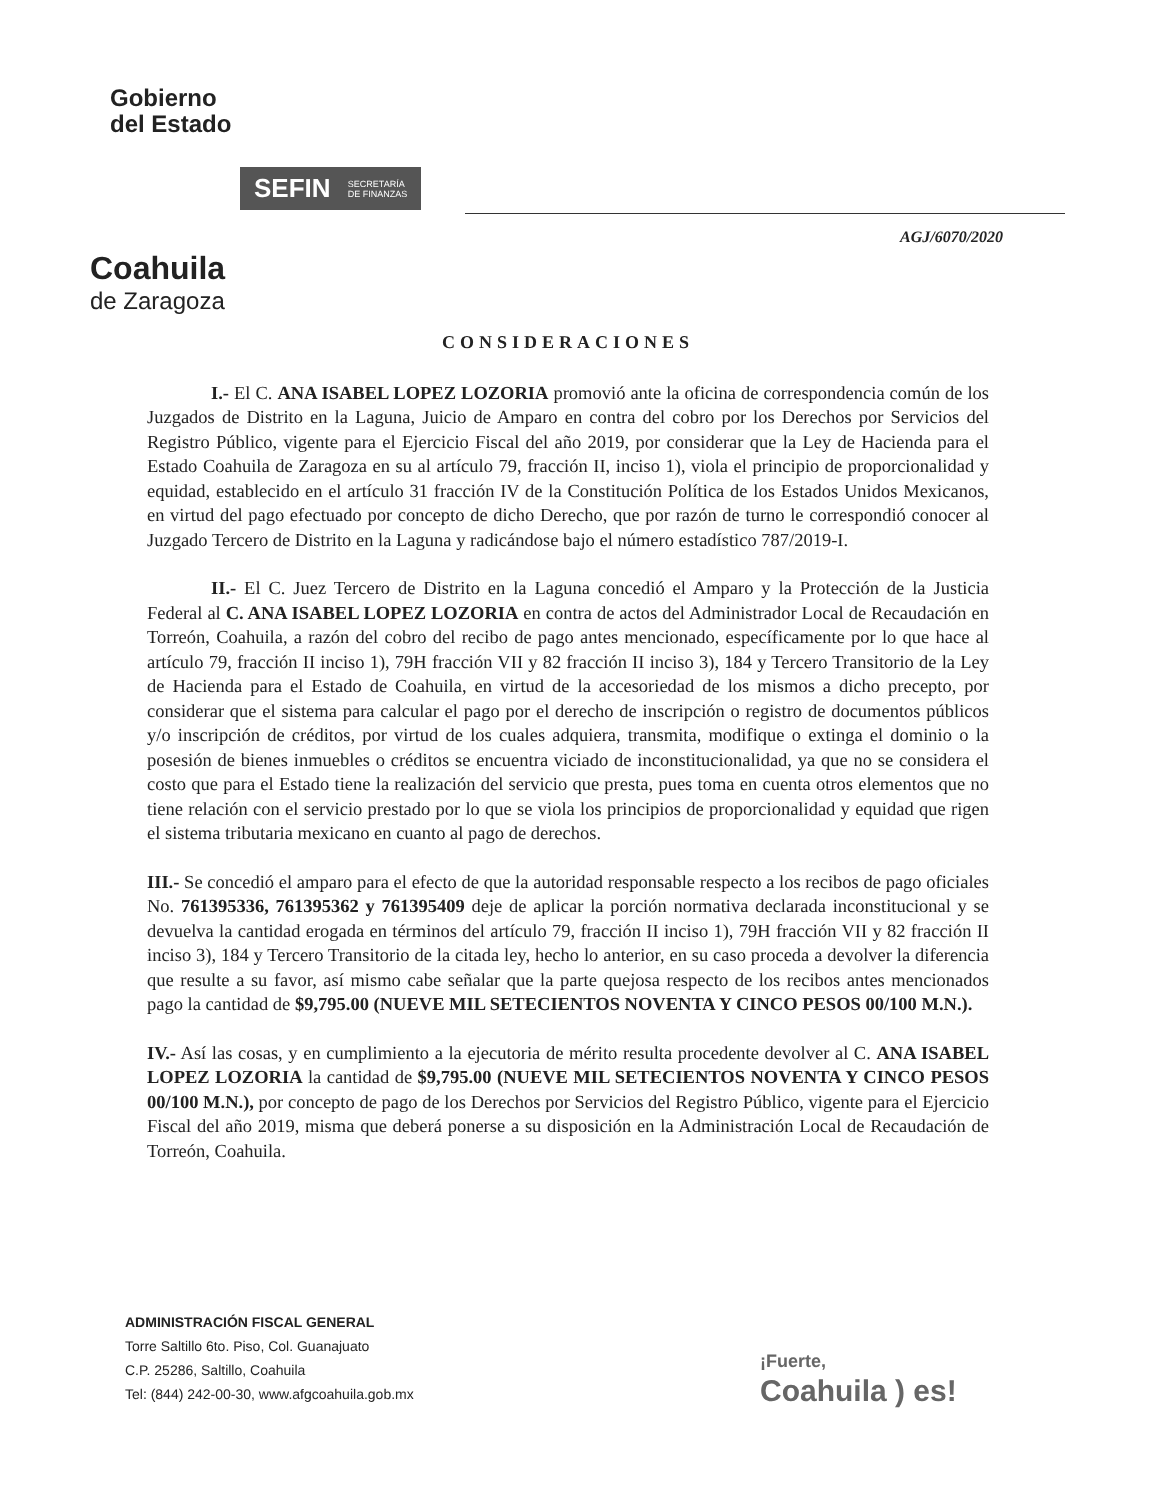Gobierno
del Estado
SEFIN SECRETARÍA
DE FINANZAS
Coahuila
de Zaragoza
AGJ/6070/2020
CONSIDERACIONES
I.- El C. ANA ISABEL LOPEZ LOZORIA promovió ante la oficina de correspondencia común de los Juzgados de Distrito en la Laguna, Juicio de Amparo en contra del cobro por los Derechos por Servicios del Registro Público, vigente para el Ejercicio Fiscal del año 2019, por considerar que la Ley de Hacienda para el Estado Coahuila de Zaragoza en su al artículo 79, fracción II, inciso 1), viola el principio de proporcionalidad y equidad, establecido en el artículo 31 fracción IV de la Constitución Política de los Estados Unidos Mexicanos, en virtud del pago efectuado por concepto de dicho Derecho, que por razón de turno le correspondió conocer al Juzgado Tercero de Distrito en la Laguna y radicándose bajo el número estadístico 787/2019-I.
II.- El C. Juez Tercero de Distrito en la Laguna concedió el Amparo y la Protección de la Justicia Federal al C. ANA ISABEL LOPEZ LOZORIA en contra de actos del Administrador Local de Recaudación en Torreón, Coahuila, a razón del cobro del recibo de pago antes mencionado, específicamente por lo que hace al artículo 79, fracción II inciso 1), 79H fracción VII y 82 fracción II inciso 3), 184 y Tercero Transitorio de la Ley de Hacienda para el Estado de Coahuila, en virtud de la accesoriedad de los mismos a dicho precepto, por considerar que el sistema para calcular el pago por el derecho de inscripción o registro de documentos públicos y/o inscripción de créditos, por virtud de los cuales adquiera, transmita, modifique o extinga el dominio o la posesión de bienes inmuebles o créditos se encuentra viciado de inconstitucionalidad, ya que no se considera el costo que para el Estado tiene la realización del servicio que presta, pues toma en cuenta otros elementos que no tiene relación con el servicio prestado por lo que se viola los principios de proporcionalidad y equidad que rigen el sistema tributaria mexicano en cuanto al pago de derechos.
III.- Se concedió el amparo para el efecto de que la autoridad responsable respecto a los recibos de pago oficiales No. 761395336, 761395362 y 761395409 deje de aplicar la porción normativa declarada inconstitucional y se devuelva la cantidad erogada en términos del artículo 79, fracción II inciso 1), 79H fracción VII y 82 fracción II inciso 3), 184 y Tercero Transitorio de la citada ley, hecho lo anterior, en su caso proceda a devolver la diferencia que resulte a su favor, así mismo cabe señalar que la parte quejosa respecto de los recibos antes mencionados pago la cantidad de $9,795.00 (NUEVE MIL SETECIENTOS NOVENTA Y CINCO PESOS 00/100 M.N.).
IV.- Así las cosas, y en cumplimiento a la ejecutoria de mérito resulta procedente devolver al C. ANA ISABEL LOPEZ LOZORIA la cantidad de $9,795.00 (NUEVE MIL SETECIENTOS NOVENTA Y CINCO PESOS 00/100 M.N.), por concepto de pago de los Derechos por Servicios del Registro Público, vigente para el Ejercicio Fiscal del año 2019, misma que deberá ponerse a su disposición en la Administración Local de Recaudación de Torreón, Coahuila.
ADMINISTRACIÓN FISCAL GENERAL
Torre Saltillo 6to. Piso, Col. Guanajuato
C.P. 25286, Saltillo, Coahuila
Tel: (844) 242-00-30, www.afgcoahuila.gob.mx
¡Fuerte,
Coahuila ) es!